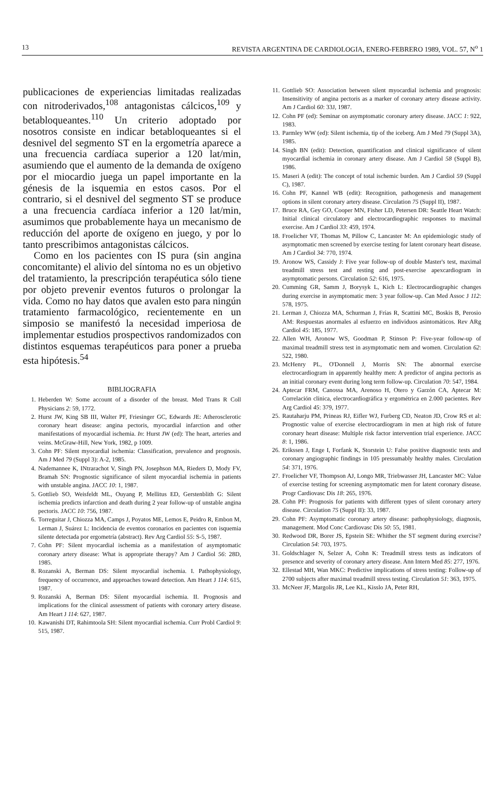13 REVISTA ARGENTINA DE CARDIOLOGIA, ENERO-FEBRERO 1989, VOL. 57, N<sup>o</sup> 1
publicaciones de experiencias limitadas realizadas con nitroderivados,<sup>108</sup> antagonistas cálcicos,<sup>109</sup> y betabloqueantes.<sup>110</sup> Un criterio adoptado por nosotros consiste en indicar betabloqueantes si el desnivel del segmento ST en la ergometría aparece a una frecuencia cardíaca superior a 120 lat/min, asumiendo que el aumento de la demanda de oxígeno por el miocardio juega un papel importante en la génesis de la isquemia en estos casos. Por el contrario, si el desnivel del segmento ST se produce a una frecuencia cardíaca inferior a 120 lat/min, asumimos que probablemente haya un mecanismo de reducción del aporte de oxígeno en juego, y por lo tanto prescribimos antagonistas cálcicos.
Como en los pacientes con IS pura (sin angina concomitante) el alivio del síntoma no es un objetivo del tratamiento, la prescripción terapéutica sólo tiene por objeto prevenir eventos futuros o prolongar la vida. Como no hay datos que avalen esto para ningún tratamiento farmacológico, recientemente en un simposio se manifestó la necesidad imperiosa de implementar estudios prospectivos randomizados con distintos esquemas terapéuticos para poner a prueba esta hipótesis.<sup>54</sup>
BIBLIOGRAFIA
1. Heberden W: Some account of a disorder of the breast. Med Trans R Coll Physicians 2: 59, 1772.
2. Hurst JW, King SB III, Walter PF, Friesinger GC, Edwards JE: Atherosclerotic coronary heart disease: angina pectoris, myocardial infarction and other manifestations of myocardial ischemia. In: Hurst JW (ed): The heart, arteries and veins. McGraw-Hill, New York, 1982, p 1009.
3. Cohn PF: Silent myocardial ischemia: Classification, prevalence and prognosis. Am J Med 79 (Suppl 3): A-2, 1985.
4. Nademannee K, INtrarachot V, Singh PN, Josephson MA, Rieders D, Mody FV, Bramah SN: Prognostic significance of silent myocardial ischemia in patients with unstable angina. JACC 10: 1, 1987.
5. Gottlieb SO, Weisfeldt ML, Ouyang P, Mellitus ED, Gerstenblith G: Silent ischemia predicts infarction and death during 2 year follow-up of unstable angina pectoris. JACC 10: 756, 1987.
6. Torreguitar J, Chiozza MA, Camps J, Poyatos ME, Lemos E, Peidro R, Embon M, Lerman J, Suárez L: Incidencia de eventos coronarios en pacientes con isquemia silente detectada por ergometría (abstract). Rev Arg Cardiol 55: S-5, 1987.
7. Cohn PF: Silent myocardial ischemia as a manifestation of asymptomatic coronary artery disease: What is appropriate therapy? Am J Cardiol 56: 28D, 1985.
8. Rozanski A, Berman DS: Silent myocardial ischemia. I. Pathophysiology, frequency of occurrence, and approaches toward detection. Am Heart J 114: 615, 1987.
9. Rozanski A, Berman DS: Silent myocardial ischemia. II. Prognosis and implications for the clinical assessment of patients with coronary artery disease. Am Heart J 114: 627, 1987.
10. Kawanishi DT, Rahimtoola SH: Silent myocardial ischemia. Curr Probl Cardiol 9: 515, 1987.
11. Gottlieb SO: Association between silent myocardial ischemia and prognosis: Insensitivity of angina pectoris as a marker of coronary artery disease activity. Am J Cardiol 60: 33J, 1987.
12. Cohn PF (ed): Seminar on asymptomatic coronary artery disease. JACC 1: 922, 1983.
13. Parmley WW (ed): Silent ischemia, tip of the iceberg. Am J Med 79 (Suppl 3A), 1985.
14. Singh BN (edit): Detection, quantification and clinical significance of silent myocardial ischemia in coronary artery disease. Am J Cardiol 58 (Suppl B), 1986.
15. Maseri A (edit): The concept of total ischemic burden. Am J Cardiol 59 (Suppl C), 1987.
16. Cohn PF, Kannel WB (edit): Recognition, pathogenesis and management options in silent coronary artery disease. Circulation 75 (Suppl II), 1987.
17. Bruce RA, Gey GO, Cooper MN, Fisher LD, Petersen DR: Seattle Heart Watch: Initial clinical circulatory and electrocardiographic responses to maximal exercise. Am J Cardiol 33: 459, 1974.
18. Froelicher VF, Thomas M, Pillow C, Lancaster M: An epidemiologic study of asymptomatic men screened by exercise testing for latent coronary heart disease. Am J Cardiol 34: 770, 1974.
19. Aronow WS, Cassidy J: Five year follow-up of double Master's test, maximal treadmill stress test and resting and post-exercise apexcardiogram in asymptomatic persons. Circulation 52: 616, 1975.
20. Cumming GR, Samm J, Borysyk L, Kich L: Electrocardiographic changes during exercise in asymptomatic men: 3 year follow-up. Can Med Assoc J 112: 578, 1975.
21. Lerman J, Chiozza MA, Schurman J, Frías R, Scattini MC, Boskis B, Perosio AM: Respuestas anormales al esfuerzo en individuos asintomáticos. Rev ARg Cardiol 45: 185, 1977.
22. Allen WH, Aronow WS, Goodman P, Stinson P: Five-year follow-up of maximal treadmill stress test in asymptomatic nem and women. Circulation 62: 522, 1980.
23. McHenry PL, O'Donnell J, Morris SN: The abnormal exercise electrocardiogram in apparently healthy men: A predictor of angina pectoris as an initial coronary event during long term follow-up. Circulation 70: 547, 1984.
24. Aptecar FRM, Canossa MA, Arenoso H, Otero y Garzón CA, Aptecar M: Correlación clínica, electrocardiográfica y ergométrica en 2.000 pacientes. Rev Arg Cardiol 45: 379, 1977.
25. Rautaharju PM, Prineas RJ, Eifler WJ, Furberg CD, Neaton JD, Crow RS et al: Prognostic value of exercise electrocardiogram in men at high risk of future coronary heart disease: Multiple risk factor intervention trial experience. JACC 8: 1, 1986.
26. Erikssen J, Enge I, Forfank K, Storstein U: False positive diagnostic tests and coronary angiographic findings in 105 pressumably healthy males. Circulation 54: 371, 1976.
27. Froelicher VF, Thompson AJ, Longo MR, Triebwasser JH, Lancaster MC: Value of exercise testing for screening asymptomatic men for latent coronary disease. Progr Cardiovasc Dis 18: 265, 1976.
28. Cohn PF: Prognosis for patients with different types of silent coronary artery disease. Circulation 75 (Suppl II): 33, 1987.
29. Cohn PF: Asymptomatic coronary artery disease: pathophysiology, diagnosis, management. Mod Conc Cardiovasc Dis 50: 55, 1981.
30. Redwood DR, Borer JS, Epstein SE: Whither the ST segment during exercise? Circulation 54: 703, 1975.
31. Goldschlager N, Selzer A, Cohn K: Treadmill stress tests as indicators of presence and severity of coronary artery disease. Ann Intern Med 85: 277, 1976.
32. Ellestad MH, Wan MKC: Predictive implications of stress testing: Follow-up of 2700 subjects after maximal treadmill stress testing. Circulation 51: 363, 1975.
33. McNeer JF, Margolis JR, Lee KL, Kisslo JA, Peter RH,